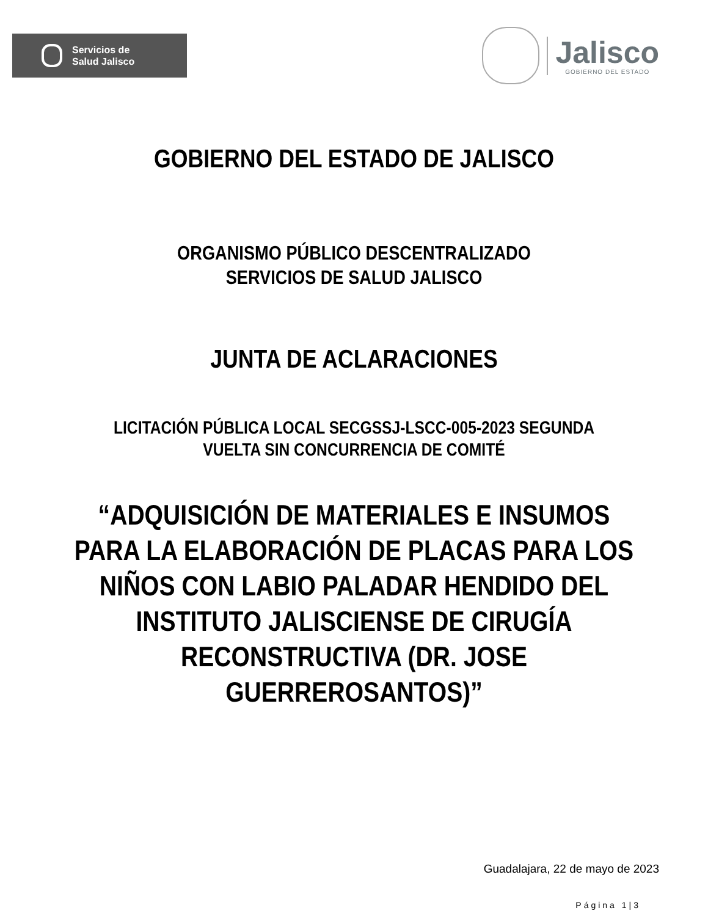Servicios de
Salud Jalisco
Jalisco
GOBIERNO DEL ESTADO
GOBIERNO DEL ESTADO DE JALISCO
ORGANISMO PÚBLICO DESCENTRALIZADO
SERVICIOS DE SALUD JALISCO
JUNTA DE ACLARACIONES
LICITACIÓN PÚBLICA LOCAL SECGSSJ-LSCC-005-2023 SEGUNDA
VUELTA SIN CONCURRENCIA DE COMITÉ
“ADQUISICIÓN DE MATERIALES E INSUMOS
PARA LA ELABORACIÓN DE PLACAS PARA LOS
NIÑOS CON LABIO PALADAR HENDIDO DEL
INSTITUTO JALISCIENSE DE CIRUGÍA
RECONSTRUCTIVA (DR. JOSE
GUERREROSANTOS)”
Guadalajara, 22 de mayo de 2023
Página 1|3